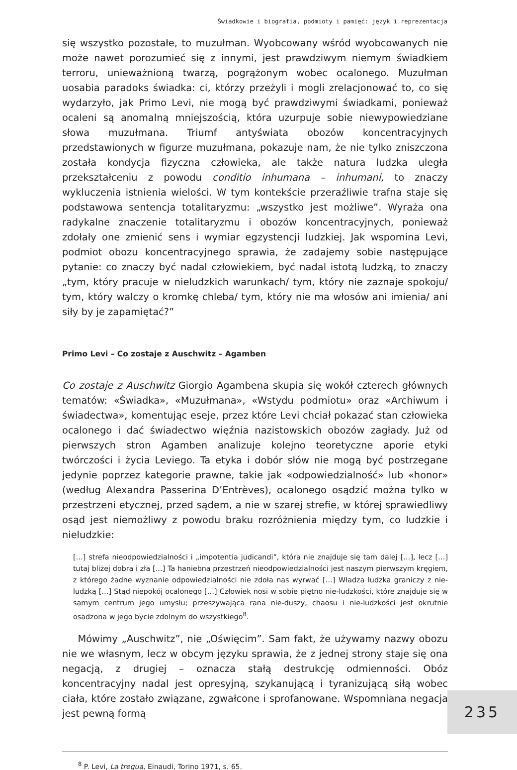Świadkowie i biografia, podmioty i pamięć: język i reprezentacja
się wszystko pozostałe, to muzułman. Wyobcowany wśród wyobcowanych nie może nawet porozumieć się z innymi, jest prawdziwym niemym świadkiem terroru, unieważnioną twarzą, pogrążonym wobec ocalonego. Muzułman uosabia paradoks świadka: ci, którzy przeżyli i mogli zrelacjonować to, co się wydarzyło, jak Primo Levi, nie mogą być prawdziwymi świadkami, ponieważ ocaleni są anomalną mniejszością, która uzurpuje sobie niewypowiedziane słowa muzułmana. Triumf antyświata obozów koncentracyjnych przedstawionych w figurze muzułmana, pokazuje nam, że nie tylko zniszczona została kondycja fizyczna człowieka, ale także natura ludzka uległa przekształceniu z powodu conditio inhumana – inhumani, to znaczy wykluczenia istnienia wielości. W tym kontekście przeraźliwie trafna staje się podstawowa sentencja totalitaryzmu: „wszystko jest możliwe”. Wyraża ona radykalne znaczenie totalitaryzmu i obozów koncentracyjnych, ponieważ zdołały one zmienić sens i wymiar egzystencji ludzkiej. Jak wspomina Levi, podmiot obozu koncentracyjnego sprawia, że zadajemy sobie następujące pytanie: co znaczy być nadal człowiekiem, być nadal istotą ludzką, to znaczy „tym, który pracuje w nieludzkich warunkach/ tym, który nie zaznaje spokoju/ tym, który walczy o kromkę chleba/ tym, który nie ma włosów ani imienia/ ani siły by je zapamiętać?”
Primo Levi – Co zostaje z Auschwitz – Agamben
Co zostaje z Auschwitz Giorgio Agambena skupia się wokół czterech głównych tematów: «Świadka», «Muzułmana», «Wstydu podmiotu» oraz «Archiwum i świadectwa», komentując eseje, przez które Levi chciał pokazać stan człowieka ocalonego i dać świadectwo więźnia nazistowskich obozów zagłady. Już od pierwszych stron Agamben analizuje kolejno teoretyczne aporie etyki twórczości i życia Leviego. Ta etyka i dobór słów nie mogą być postrzegane jedynie poprzez kategorie prawne, takie jak «odpowiedzialność» lub «honor» (według Alexandra Passerina D’Entrèves), ocalonego osądzić można tylko w przestrzeni etycznej, przed sądem, a nie w szarej strefie, w której sprawiedliwy osąd jest niemożliwy z powodu braku rozróżnienia między tym, co ludzkie i nieludzkie:
[…] strefa nieodpowiedzialności i „impotentia judicandi”, która nie znajduje się tam dalej […], lecz […] tutaj bliżej dobra i zła […] Ta haniebna przestrzeń nieodpowiedzialności jest naszym pierwszym kręgiem, z którego żadne wyznanie odpowiedzialności nie zdoła nas wyrwać […] Władza ludzka graniczy z nie-ludzką […] Stąd niepokój ocalonego […] Człowiek nosi w sobie piętno nie-ludzkości, które znajduje się w samym centrum jego umysłu; przeszywająca rana nie-duszy, chaosu i nie-ludzkości jest okrutnie osadzona w jego bycie zdolnym do wszystkiego<sup>8</sup>.
Mówimy „Auschwitz”, nie „Oświęcim”. Sam fakt, że używamy nazwy obozu nie we własnym, lecz w obcym języku sprawia, że z jednej strony staje się ona negacją, z drugiej – oznacza stałą destrukcję odmienności. Obóz koncentracyjny nadal jest opresyjną, szykanującą i tyranizującą siłą wobec ciała, które zostało związane, zgwałcone i sprofanowane. Wspomniana negacja jest pewną formą
<sup>8</sup> P. Levi, La tregua, Einaudi, Torino 1971, s. 65.
235